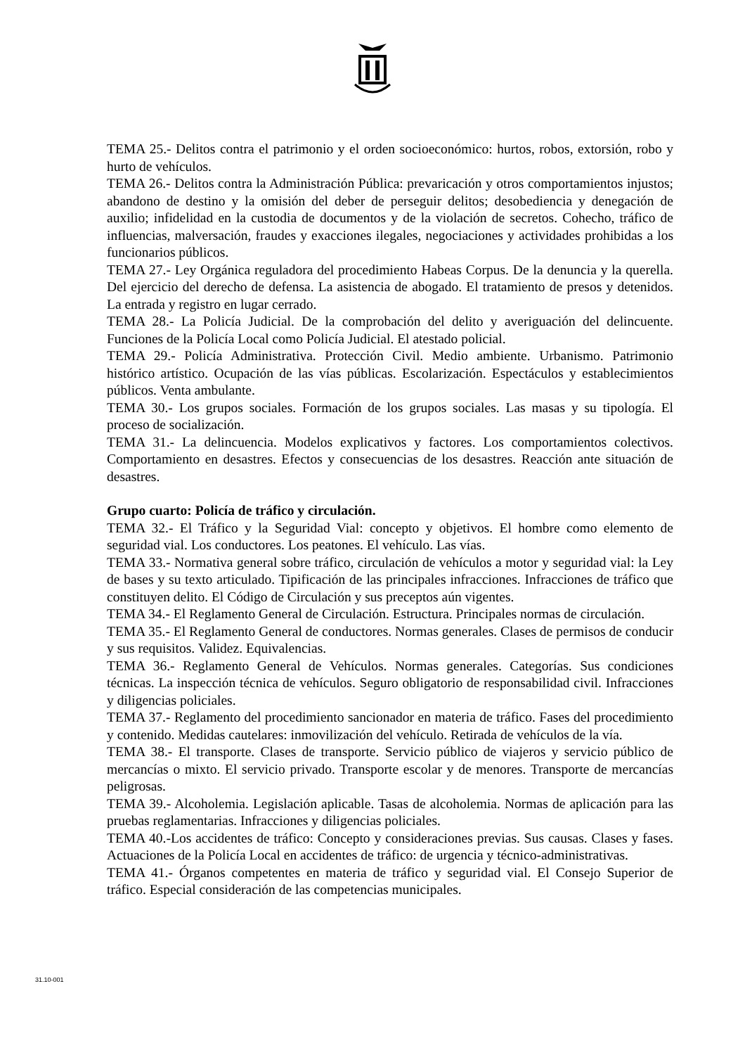TEMA 25.- Delitos contra el patrimonio y el orden socioeconómico: hurtos, robos, extorsión, robo y hurto de vehículos.
TEMA 26.- Delitos contra la Administración Pública: prevaricación y otros comportamientos injustos; abandono de destino y la omisión del deber de perseguir delitos; desobediencia y denegación de auxilio; infidelidad en la custodia de documentos y de la violación de secretos. Cohecho, tráfico de influencias, malversación, fraudes y exacciones ilegales, negociaciones y actividades prohibidas a los funcionarios públicos.
TEMA 27.- Ley Orgánica reguladora del procedimiento Habeas Corpus. De la denuncia y la querella. Del ejercicio del derecho de defensa. La asistencia de abogado. El tratamiento de presos y detenidos. La entrada y registro en lugar cerrado.
TEMA 28.- La Policía Judicial. De la comprobación del delito y averiguación del delincuente. Funciones de la Policía Local como Policía Judicial. El atestado policial.
TEMA 29.- Policía Administrativa. Protección Civil. Medio ambiente. Urbanismo. Patrimonio histórico artístico. Ocupación de las vías públicas. Escolarización. Espectáculos y establecimientos públicos. Venta ambulante.
TEMA 30.- Los grupos sociales. Formación de los grupos sociales. Las masas y su tipología. El proceso de socialización.
TEMA 31.- La delincuencia. Modelos explicativos y factores. Los comportamientos colectivos. Comportamiento en desastres. Efectos y consecuencias de los desastres. Reacción ante situación de desastres.
Grupo cuarto: Policía de tráfico y circulación.
TEMA 32.- El Tráfico y la Seguridad Vial: concepto y objetivos. El hombre como elemento de seguridad vial. Los conductores. Los peatones. El vehículo. Las vías.
TEMA 33.- Normativa general sobre tráfico, circulación de vehículos a motor y seguridad vial: la Ley de bases y su texto articulado. Tipificación de las principales infracciones. Infracciones de tráfico que constituyen delito. El Código de Circulación y sus preceptos aún vigentes.
TEMA 34.- El Reglamento General de Circulación. Estructura. Principales normas de circulación.
TEMA 35.- El Reglamento General de conductores. Normas generales. Clases de permisos de conducir y sus requisitos. Validez. Equivalencias.
TEMA 36.- Reglamento General de Vehículos. Normas generales. Categorías. Sus condiciones técnicas. La inspección técnica de vehículos. Seguro obligatorio de responsabilidad civil. Infracciones y diligencias policiales.
TEMA 37.- Reglamento del procedimiento sancionador en materia de tráfico. Fases del procedimiento y contenido. Medidas cautelares: inmovilización del vehículo. Retirada de vehículos de la vía.
TEMA 38.- El transporte. Clases de transporte. Servicio público de viajeros y servicio público de mercancías o mixto. El servicio privado. Transporte escolar y de menores. Transporte de mercancías peligrosas.
TEMA 39.- Alcoholemia. Legislación aplicable. Tasas de alcoholemia. Normas de aplicación para las pruebas reglamentarias. Infracciones y diligencias policiales.
TEMA 40.-Los accidentes de tráfico: Concepto y consideraciones previas. Sus causas. Clases y fases. Actuaciones de la Policía Local en accidentes de tráfico: de urgencia y técnico-administrativas.
TEMA 41.- Órganos competentes en materia de tráfico y seguridad vial. El Consejo Superior de tráfico. Especial consideración de las competencias municipales.
31.10-001